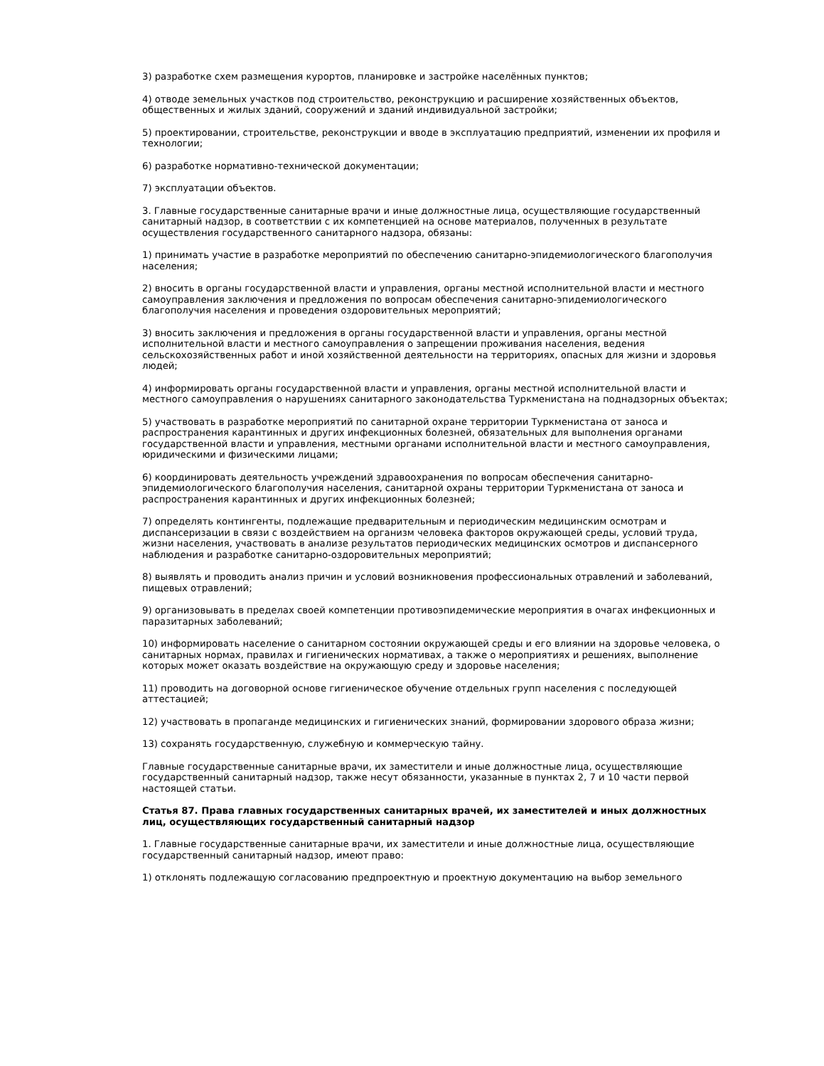3) разработке схем размещения курортов, планировке и застройке населённых пунктов;
4) отводе земельных участков под строительство, реконструкцию и расширение хозяйственных объектов, общественных и жилых зданий, сооружений и зданий индивидуальной застройки;
5) проектировании, строительстве, реконструкции и вводе в эксплуатацию предприятий, изменении их профиля и технологии;
6) разработке нормативно-технической документации;
7) эксплуатации объектов.
3. Главные государственные санитарные врачи и иные должностные лица, осуществляющие государственный санитарный надзор, в соответствии с их компетенцией на основе материалов, полученных в результате осуществления государственного санитарного надзора, обязаны:
1) принимать участие в разработке мероприятий по обеспечению санитарно-эпидемиологического благополучия населения;
2) вносить в органы государственной власти и управления, органы местной исполнительной власти и местного самоуправления заключения и предложения по вопросам обеспечения санитарно-эпидемиологического благополучия населения и проведения оздоровительных мероприятий;
3) вносить заключения и предложения в органы государственной власти и управления, органы местной исполнительной власти и местного самоуправления о запрещении проживания населения, ведения сельскохозяйственных работ и иной хозяйственной деятельности на территориях, опасных для жизни и здоровья людей;
4) информировать органы государственной власти и управления, органы местной исполнительной власти и местного самоуправления о нарушениях санитарного законодательства Туркменистана на поднадзорных объектах;
5) участвовать в разработке мероприятий по санитарной охране территории Туркменистана от заноса и распространения карантинных и других инфекционных болезней, обязательных для выполнения органами государственной власти и управления, местными органами исполнительной власти и местного самоуправления, юридическими и физическими лицами;
6) координировать деятельность учреждений здравоохранения по вопросам обеспечения санитарно-эпидемиологического благополучия населения, санитарной охраны территории Туркменистана от заноса и распространения карантинных и других инфекционных болезней;
7) определять контингенты, подлежащие предварительным и периодическим медицинским осмотрам и диспансеризации в связи с воздействием на организм человека факторов окружающей среды, условий труда, жизни населения, участвовать в анализе результатов периодических медицинских осмотров и диспансерного наблюдения и разработке санитарно-оздоровительных мероприятий;
8) выявлять и проводить анализ причин и условий возникновения профессиональных отравлений и заболеваний, пищевых отравлений;
9) организовывать в пределах своей компетенции противоэпидемические мероприятия в очагах инфекционных и паразитарных заболеваний;
10) информировать население о санитарном состоянии окружающей среды и его влиянии на здоровье человека, о санитарных нормах, правилах и гигиенических нормативах, а также о мероприятиях и решениях, выполнение которых может оказать воздействие на окружающую среду и здоровье населения;
11) проводить на договорной основе гигиеническое обучение отдельных групп населения с последующей аттестацией;
12) участвовать в пропаганде медицинских и гигиенических знаний, формировании здорового образа жизни;
13) сохранять государственную, служебную и коммерческую тайну.
Главные государственные санитарные врачи, их заместители и иные должностные лица, осуществляющие государственный санитарный надзор, также несут обязанности, указанные в пунктах 2, 7 и 10 части первой настоящей статьи.
Статья 87. Права главных государственных санитарных врачей, их заместителей и иных должностных лиц, осуществляющих государственный санитарный надзор
1. Главные государственные санитарные врачи, их заместители и иные должностные лица, осуществляющие государственный санитарный надзор, имеют право:
1) отклонять подлежащую согласованию предпроектную и проектную документацию на выбор земельного